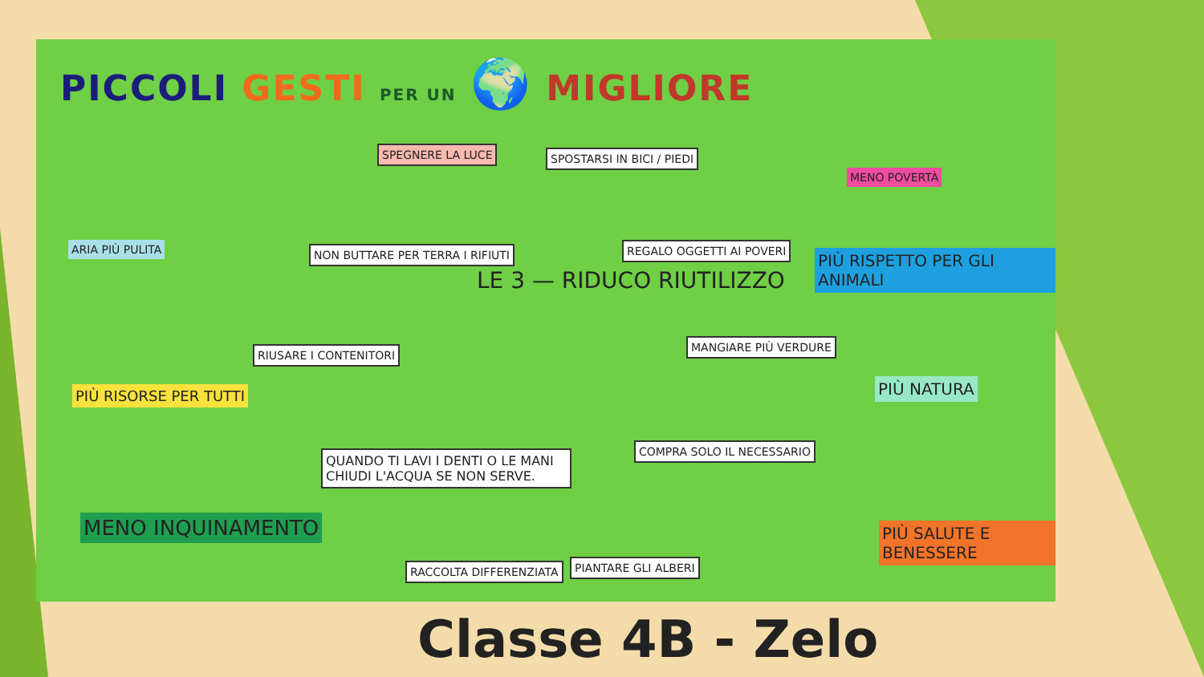PICCOLI GESTI PER UN 🌍 MIGLIORE
SPEGNERE LA LUCE SPOSTARSI IN BICI / PIEDI
ARIA PIÙ PULITA
MENO POVERTÀ
NON BUTTARE PER TERRA I RIFIUTI
LE 3 — RIDUCO RIUTILIZZO
REGALO OGGETTI AI POVERI
PIÙ RISPETTO PER GLI ANIMALI
RIUSARE I CONTENITORI
MANGIARE PIÙ VERDURE
PIÙ RISORSE PER TUTTI PIÙ NATURA
QUANDO TI LAVI I DENTI O LE MANI CHIUDI L'ACQUA SE NON SERVE.
COMPRA SOLO IL NECESSARIO
MENO INQUINAMENTO PIÙ SALUTE E BENESSERE
RACCOLTA DIFFERENZIATA PIANTARE GLI ALBERI
Classe 4B - Zelo